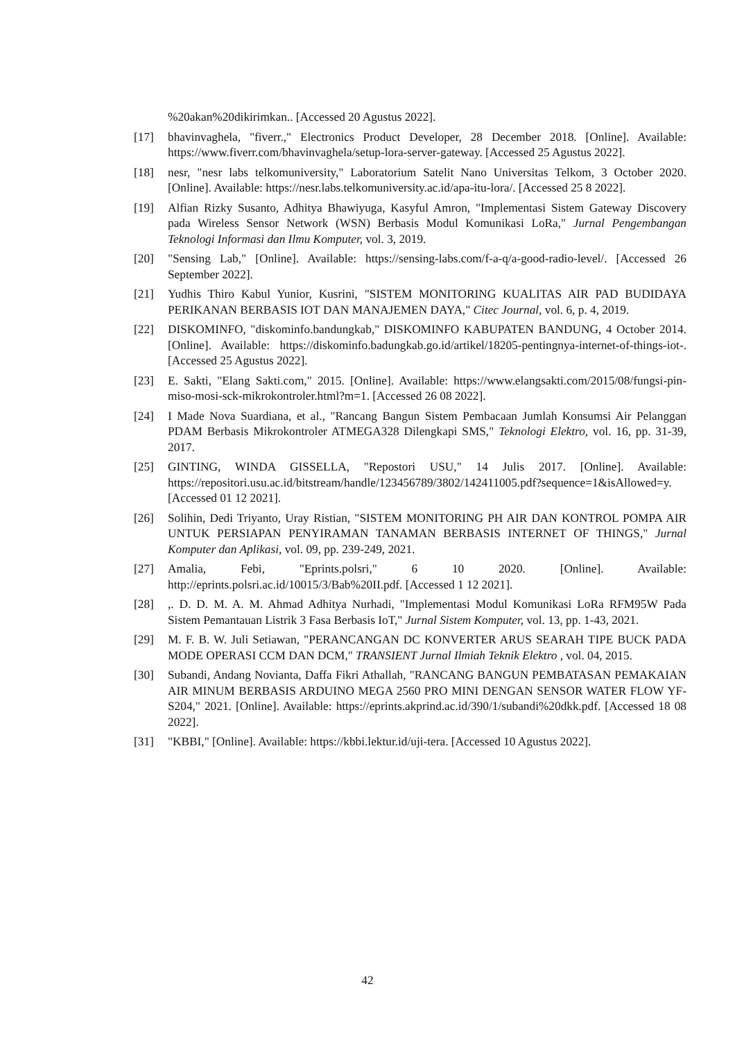%20akan%20dikirimkan.. [Accessed 20 Agustus 2022].
[17] bhavinvaghela, "fiverr.," Electronics Product Developer, 28 December 2018. [Online]. Available: https://www.fiverr.com/bhavinvaghela/setup-lora-server-gateway. [Accessed 25 Agustus 2022].
[18] nesr, "nesr labs telkomuniversity," Laboratorium Satelit Nano Universitas Telkom, 3 October 2020. [Online]. Available: https://nesr.labs.telkomuniversity.ac.id/apa-itu-lora/. [Accessed 25 8 2022].
[19] Alfian Rizky Susanto, Adhitya Bhawiyuga, Kasyful Amron, "Implementasi Sistem Gateway Discovery pada Wireless Sensor Network (WSN) Berbasis Modul Komunikasi LoRa," Jurnal Pengembangan Teknologi Informasi dan Ilmu Komputer, vol. 3, 2019.
[20] "Sensing Lab," [Online]. Available: https://sensing-labs.com/f-a-q/a-good-radio-level/. [Accessed 26 September 2022].
[21] Yudhis Thiro Kabul Yunior, Kusrini, "SISTEM MONITORING KUALITAS AIR PAD BUDIDAYA PERIKANAN BERBASIS IOT DAN MANAJEMEN DAYA," Citec Journal, vol. 6, p. 4, 2019.
[22] DISKOMINFO, "diskominfo.bandungkab," DISKOMINFO KABUPATEN BANDUNG, 4 October 2014. [Online]. Available: https://diskominfo.badungkab.go.id/artikel/18205-pentingnya-internet-of-things-iot-. [Accessed 25 Agustus 2022].
[23] E. Sakti, "Elang Sakti.com," 2015. [Online]. Available: https://www.elangsakti.com/2015/08/fungsi-pin-miso-mosi-sck-mikrokontroler.html?m=1. [Accessed 26 08 2022].
[24] I Made Nova Suardiana, et al., "Rancang Bangun Sistem Pembacaan Jumlah Konsumsi Air Pelanggan PDAM Berbasis Mikrokontroler ATMEGA328 Dilengkapi SMS," Teknologi Elektro, vol. 16, pp. 31-39, 2017.
[25] GINTING, WINDA GISSELLA, "Repostori USU," 14 Julis 2017. [Online]. Available: https://repositori.usu.ac.id/bitstream/handle/123456789/3802/142411005.pdf?sequence=1&isAllowed=y. [Accessed 01 12 2021].
[26] Solihin, Dedi Triyanto, Uray Ristian, "SISTEM MONITORING PH AIR DAN KONTROL POMPA AIR UNTUK PERSIAPAN PENYIRAMAN TANAMAN BERBASIS INTERNET OF THINGS," Jurnal Komputer dan Aplikasi, vol. 09, pp. 239-249, 2021.
[27] Amalia, Febi, "Eprints.polsri," 6 10 2020. [Online]. Available: http://eprints.polsri.ac.id/10015/3/Bab%20II.pdf. [Accessed 1 12 2021].
[28],. D. D. M. A. M. Ahmad Adhitya Nurhadi, "Implementasi Modul Komunikasi LoRa RFM95W Pada Sistem Pemantauan Listrik 3 Fasa Berbasis IoT," Jurnal Sistem Komputer, vol. 13, pp. 1-43, 2021.
[29] M. F. B. W. Juli Setiawan, "PERANCANGAN DC KONVERTER ARUS SEARAH TIPE BUCK PADA MODE OPERASI CCM DAN DCM," TRANSIENT Jurnal Ilmiah Teknik Elektro , vol. 04, 2015.
[30] Subandi, Andang Novianta, Daffa Fikri Athallah, "RANCANG BANGUN PEMBATASAN PEMAKAIAN AIR MINUM BERBASIS ARDUINO MEGA 2560 PRO MINI DENGAN SENSOR WATER FLOW YF-S204," 2021. [Online]. Available: https://eprints.akprind.ac.id/390/1/subandi%20dkk.pdf. [Accessed 18 08 2022].
[31] "KBBI," [Online]. Available: https://kbbi.lektur.id/uji-tera. [Accessed 10 Agustus 2022].
42